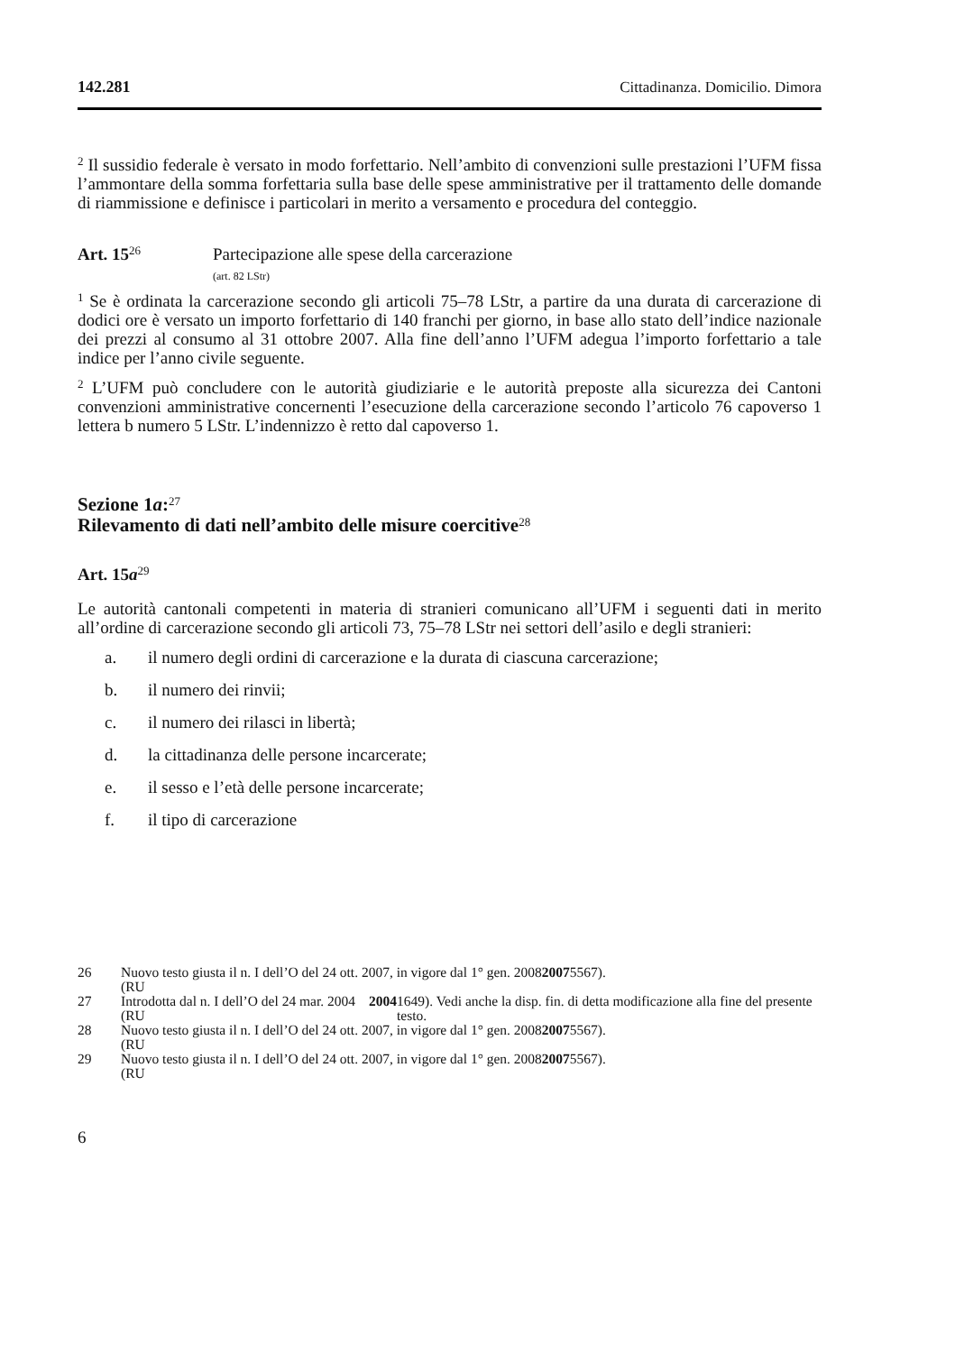142.281 Cittadinanza. Domicilio. Dimora
<sup>2</sup> Il sussidio federale è versato in modo forfettario. Nell’ambito di convenzioni sulle prestazioni l’UFM fissa l’ammontare della somma forfettaria sulla base delle spese amministrative per il trattamento delle domande di riammissione e definisce i particolari in merito a versamento e procedura del conteggio.
Art. 15<sup>26</sup>
Partecipazione alle spese della carcerazione
(art. 82 LStr)
<sup>1</sup> Se è ordinata la carcerazione secondo gli articoli 75–78 LStr, a partire da una durata di carcerazione di dodici ore è versato un importo forfettario di 140 franchi per giorno, in base allo stato dell’indice nazionale dei prezzi al consumo al 31 ottobre 2007. Alla fine dell’anno l’UFM adegua l’importo forfettario a tale indice per l’anno civile seguente.
<sup>2</sup> L’UFM può concludere con le autorità giudiziarie e le autorità preposte alla sicurezza dei Cantoni convenzioni amministrative concernenti l’esecuzione della carcerazione secondo l’articolo 76 capoverso 1 lettera b numero 5 LStr. L’indennizzo è retto dal capoverso 1.
Sezione 1a:<sup>27</sup>
Rilevamento di dati nell’ambito delle misure coercitive<sup>28</sup>
Art. 15a<sup>29</sup>
Le autorità cantonali competenti in materia di stranieri comunicano all’UFM i seguenti dati in merito all’ordine di carcerazione secondo gli articoli 73, 75–78 LStr nei settori dell’asilo e degli stranieri:
a. il numero degli ordini di carcerazione e la durata di ciascuna carcerazione;
b. il numero dei rinvii;
c. il numero dei rilasci in libertà;
d. la cittadinanza delle persone incarcerate;
e. il sesso e l’età delle persone incarcerate;
f. il tipo di carcerazione
26 Nuovo testo giusta il n. I dell’O del 24 ott. 2007, in vigore dal 1° gen. 2008
(RU 2007 5567).
27 Introdotta dal n. I dell’O del 24 mar. 2004 (RU 2004 1649). Vedi anche la disp. fin. di detta modificazione alla fine del presente testo.
28 Nuovo testo giusta il n. I dell’O del 24 ott. 2007, in vigore dal 1° gen. 2008
(RU 2007 5567).
29 Nuovo testo giusta il n. I dell’O del 24 ott. 2007, in vigore dal 1° gen. 2008
(RU 2007 5567).
6